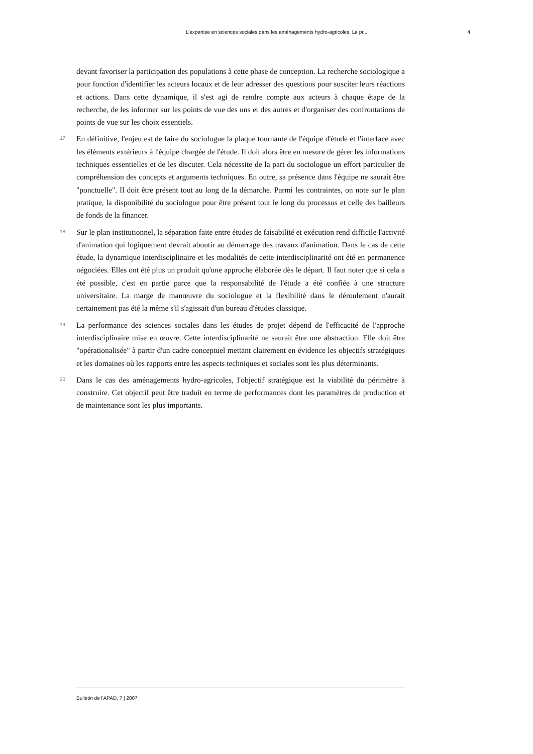L’expertise en sciences sociales dans les aménagements hydro-agricoles. Le pr... 4
devant favoriser la participation des populations à cette phase de conception. La recherche sociologique a pour fonction d'identifier les acteurs locaux et de leur adresser des questions pour susciter leurs réactions et actions. Dans cette dynamique, il s'est agi de rendre compte aux acteurs à chaque étape de la recherche, de les informer sur les points de vue des uns et des autres et d'organiser des confrontations de points de vue sur les choix essentiels.
17
En définitive, l'enjeu est de faire du sociologue la plaque tournante de l'équipe d'étude et l'interface avec les éléments extérieurs à l'équipe chargée de l'étude. Il doit alors être en mesure de gérer les informations techniques essentielles et de les discuter. Cela nécessite de la part du sociologue un effort particulier de compréhension des concepts et arguments techniques. En outre, sa présence dans l'équipe ne saurait être "ponctuelle". Il doit être présent tout au long de la démarche. Parmi les contraintes, on note sur le plan pratique, la disponibilité du sociologue pour être présent tout le long du processus et celle des bailleurs de fonds de la financer.
18
Sur le plan institutionnel, la séparation faite entre études de faisabilité et exécution rend difficile l'activité d'animation qui logiquement devrait aboutir au démarrage des travaux d'animation. Dans le cas de cette étude, la dynamique interdisciplinaire et les modalités de cette interdisciplinarité ont été en permanence négociées. Elles ont été plus un produit qu'une approche élaborée dès le départ. Il faut noter que si cela a été possible, c'est en partie parce que la responsabilité de l'étude a été confiée à une structure universitaire. La marge de manœuvre du sociologue et la flexibilité dans le déroulement n'aurait certainement pas été la même s'il s'agissait d'un bureau d'études classique.
19
La performance des sciences sociales dans les études de projet dépend de l'efficacité de l'approche interdisciplinaire mise en œuvre. Cette interdisciplinarité ne saurait être une abstraction. Elle doit être "opérationalisée" à partir d'un cadre conceptuel mettant clairement en évidence les objectifs stratégiques et les domaines où les rapports entre les aspects techniques et sociales sont les plus déterminants.
20
Dans le cas des aménagements hydro-agricoles, l'objectif stratégique est la viabilité du périmètre à construire. Cet objectif peut être traduit en terme de performances dont les paramètres de production et de maintenance sont les plus importants.
Bulletin de l'APAD, 7 | 2007